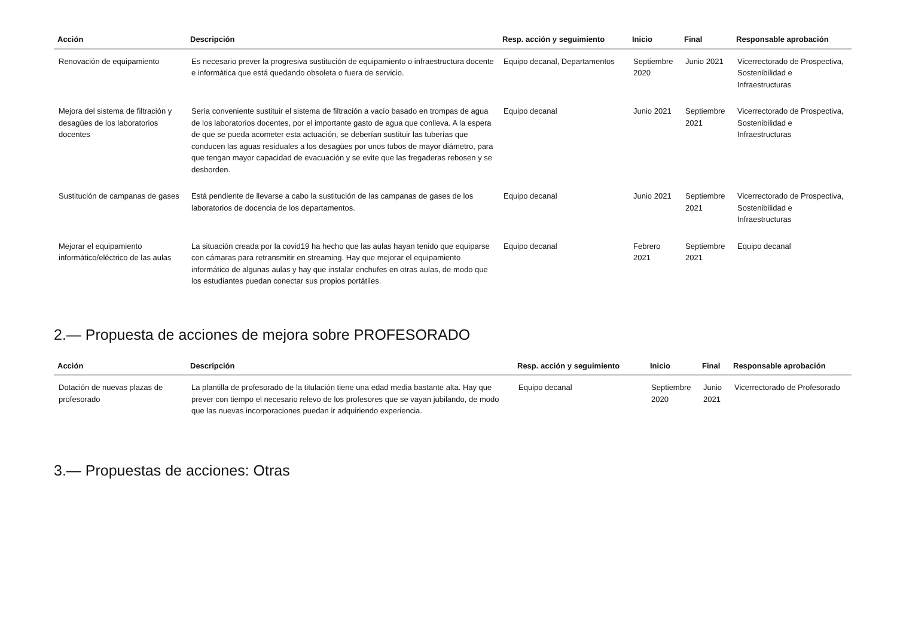| Acción | Descripción | Resp. acción y seguimiento | Inicio | Final | Responsable aprobación |
| --- | --- | --- | --- | --- | --- |
| Renovación de equipamiento | Es necesario prever la progresiva sustitución de equipamiento o infraestructura docente e informática que está quedando obsoleta o fuera de servicio. | Equipo decanal, Departamentos | Septiembre 2020 | Junio 2021 | Vicerrectorado de Prospectiva, Sostenibilidad e Infraestructuras |
| Mejora del sistema de filtración y desagües de los laboratorios docentes | Sería conveniente sustituir el sistema de filtración a vacío basado en trompas de agua de los laboratorios docentes, por el importante gasto de agua que conlleva. A la espera de que se pueda acometer esta actuación, se deberían sustituir las tuberías que conducen las aguas residuales a los desagües por unos tubos de mayor diámetro, para que tengan mayor capacidad de evacuación y se evite que las fregaderas rebosen y se desborden. | Equipo decanal | Junio 2021 | Septiembre 2021 | Vicerrectorado de Prospectiva, Sostenibilidad e Infraestructuras |
| Sustitución de campanas de gases | Está pendiente de llevarse a cabo la sustitución de las campanas de gases de los laboratorios de docencia de los departamentos. | Equipo decanal | Junio 2021 | Septiembre 2021 | Vicerrectorado de Prospectiva, Sostenibilidad e Infraestructuras |
| Mejorar el equipamiento informático/eléctrico de las aulas | La situación creada por la covid19 ha hecho que las aulas hayan tenido que equiparse con cámaras para retransmitir en streaming. Hay que mejorar el equipamiento informático de algunas aulas y hay que instalar enchufes en otras aulas, de modo que los estudiantes puedan conectar sus propios portátiles. | Equipo decanal | Febrero 2021 | Septiembre 2021 | Equipo decanal |
2.— Propuesta de acciones de mejora sobre PROFESORADO
| Acción | Descripción | Resp. acción y seguimiento | Inicio | Final | Responsable aprobación |
| --- | --- | --- | --- | --- | --- |
| Dotación de nuevas plazas de profesorado | La plantilla de profesorado de la titulación tiene una edad media bastante alta. Hay que prever con tiempo el necesario relevo de los profesores que se vayan jubilando, de modo que las nuevas incorporaciones puedan ir adquiriendo experiencia. | Equipo decanal | Septiembre 2020 | Junio 2021 | Vicerrectorado de Profesorado |
3.— Propuestas de acciones: Otras